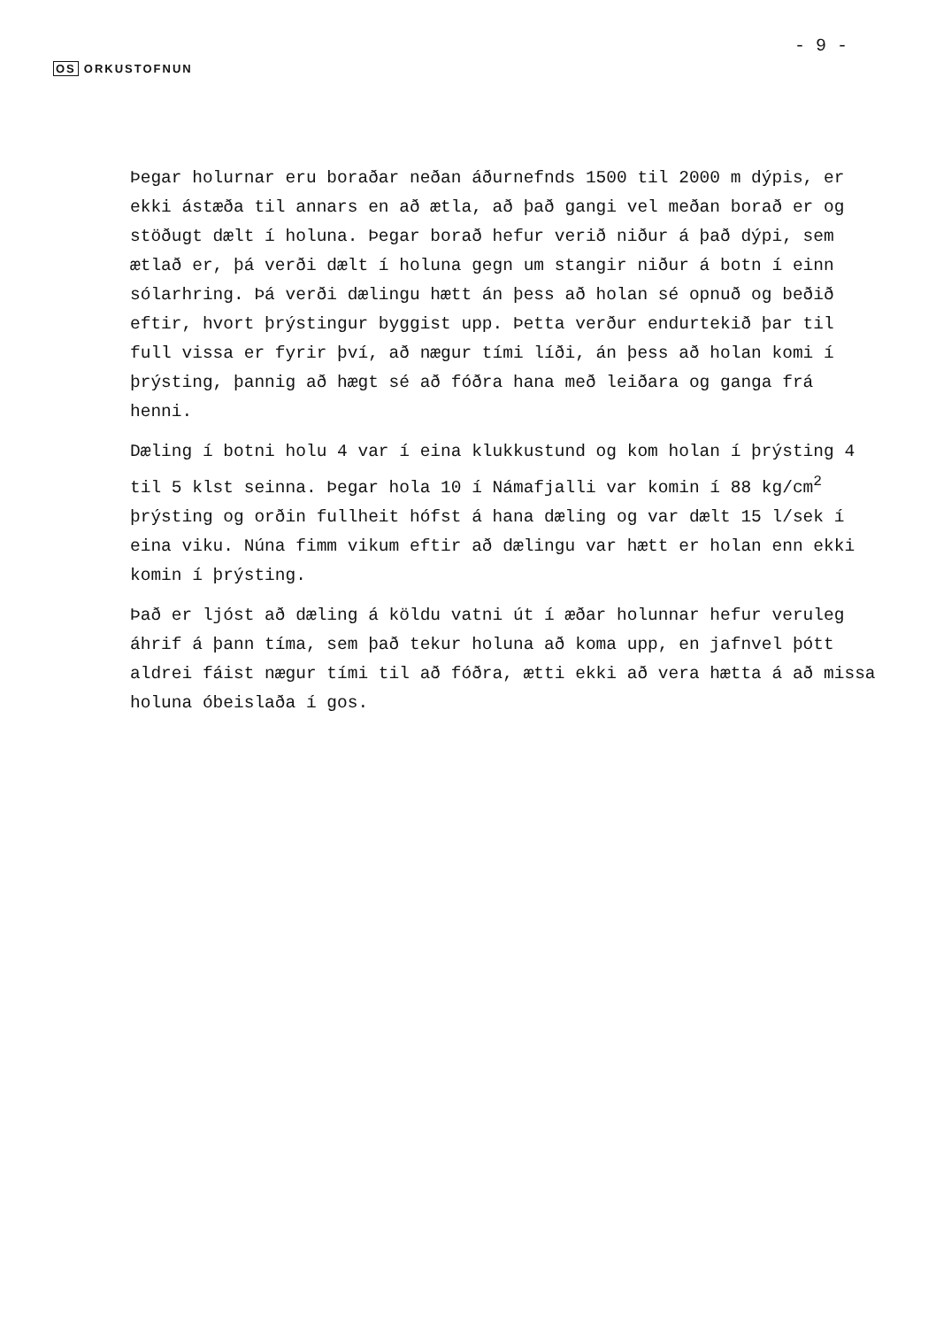OS ORKUSTOFNUN
- 9 -
Þegar holurnar eru boraðar neðan áðurnefnds 1500 til 2000 m dýpis, er ekki ástæða til annars en að ætla, að það gangi vel meðan borað er og stöðugt dælt í holuna. Þegar borað hefur verið niður á það dýpi, sem ætlað er, þá verði dælt í holuna gegn um stangir niður á botn í einn sólarhring. Þá verði dælingu hætt án þess að holan sé opnuð og beðið eftir, hvort þrýstingur byggist upp. Þetta verður endurtekið þar til full vissa er fyrir því, að nægur tími líði, án þess að holan komi í þrýsting, þannig að hægt sé að fóðra hana með leiðara og ganga frá henni.
Dæling í botni holu 4 var í eina klukkustund og kom holan í þrýsting 4 til 5 klst seinna. Þegar hola 10 í Námafjalli var komin í 88 kg/cm<sup>2</sup> þrýsting og orðin fullheit hófst á hana dæling og var dælt 15 l/sek í eina viku. Núna fimm vikum eftir að dælingu var hætt er holan enn ekki komin í þrýsting.
Það er ljóst að dæling á köldu vatni út í æðar holunnar hefur veruleg áhrif á þann tíma, sem það tekur holuna að koma upp, en jafnvel þótt aldrei fáist nægur tími til að fóðra, ætti ekki að vera hætta á að missa holuna óbeislaða í gos.